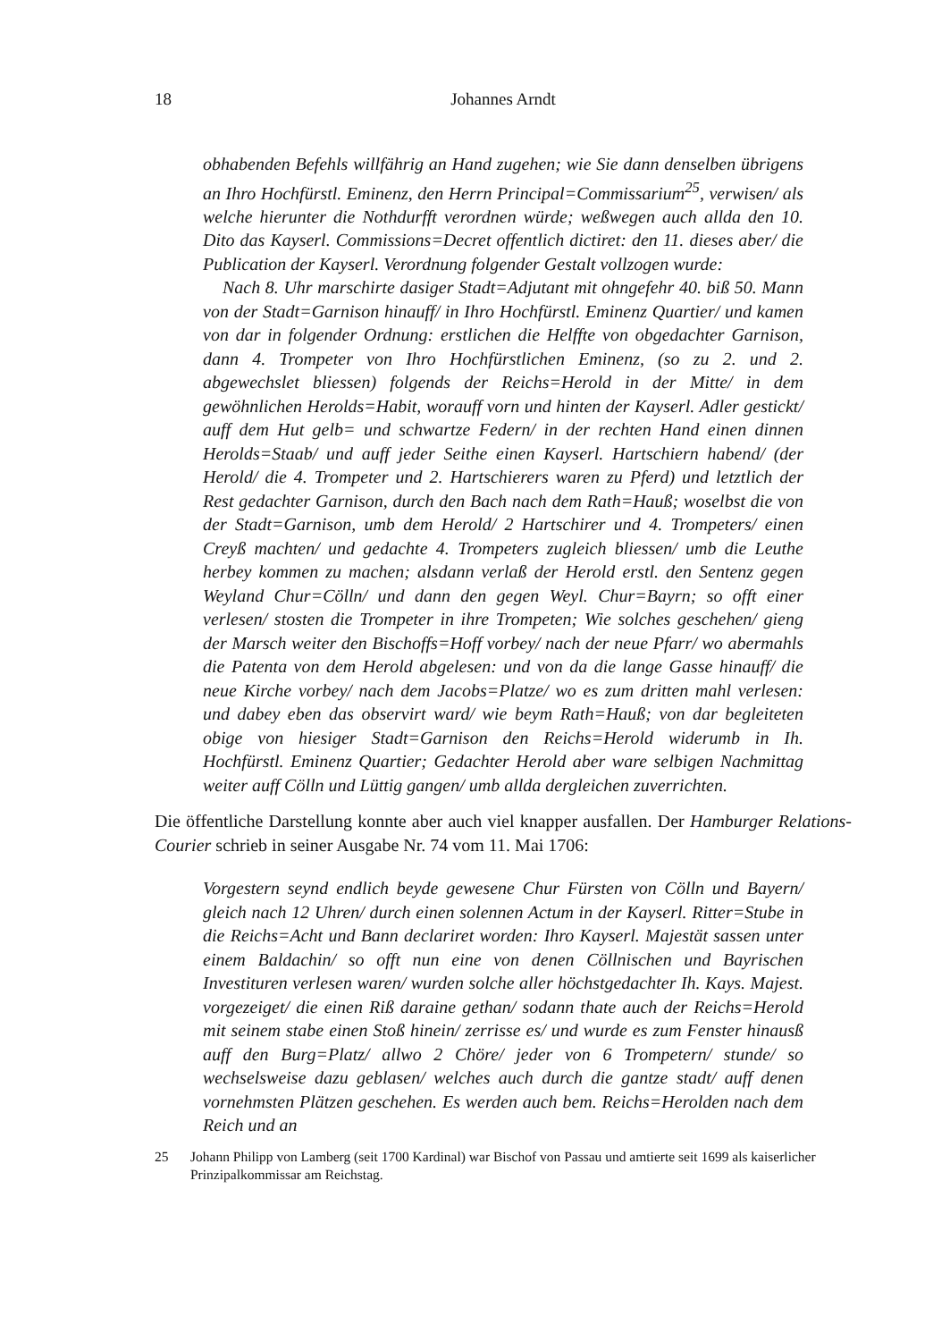18 Johannes Arndt
obhabenden Befehls willfährig an Hand zugehen; wie Sie dann denselben übrigens an Ihro Hochfürstl. Eminenz, den Herrn Principal=Commissarium<sup>25</sup>, verwisen/ als welche hierunter die Nothdurfft verordnen würde; weßwegen auch allda den 10. Dito das Kayserl. Commissions=Decret offentlich dictiret: den 11. dieses aber/ die Publication der Kayserl. Verordnung folgender Gestalt vollzogen wurde:
Nach 8. Uhr marschirte dasiger Stadt=Adjutant mit ohngefehr 40. biß 50. Mann von der Stadt=Garnison hinauff/ in Ihro Hochfürstl. Eminenz Quartier/ und kamen von dar in folgender Ordnung: erstlichen die Helffte von obgedachter Garnison, dann 4. Trompeter von Ihro Hochfürstlichen Eminenz, (so zu 2. und 2. abgewechslet bliessen) folgends der Reichs=Herold in der Mitte/ in dem gewöhnlichen Herolds=Habit, worauff vorn und hinten der Kayserl. Adler gestickt/ auff dem Hut gelb= und schwartze Federn/ in der rechten Hand einen dinnen Herolds=Staab/ und auff jeder Seithe einen Kayserl. Hartschiern habend/ (der Herold/ die 4. Trompeter und 2. Hartschierers waren zu Pferd) und letztlich der Rest gedachter Garnison, durch den Bach nach dem Rath=Hauß; woselbst die von der Stadt=Garnison, umb dem Herold/ 2 Hartschirer und 4. Trompeters/ einen Creyß machten/ und gedachte 4. Trompeters zugleich bliessen/ umb die Leuthe herbey kommen zu machen; alsdann verlaß der Herold erstl. den Sentenz gegen Weyland Chur=Cölln/ und dann den gegen Weyl. Chur=Bayrn; so offt einer verlesen/ stosten die Trompeter in ihre Trompeten; Wie solches geschehen/ gieng der Marsch weiter den Bischoffs=Hoff vorbey/ nach der neue Pfarr/ wo abermahls die Patenta von dem Herold abgelesen: und von da die lange Gasse hinauff/ die neue Kirche vorbey/ nach dem Jacobs=Platze/ wo es zum dritten mahl verlesen: und dabey eben das observirt ward/ wie beym Rath=Hauß; von dar begleiteten obige von hiesiger Stadt=Garnison den Reichs=Herold widerumb in Ih. Hochfürstl. Eminenz Quartier; Gedachter Herold aber ware selbigen Nachmittag weiter auff Cölln und Lüttig gangen/ umb allda dergleichen zuverrichten.
Die öffentliche Darstellung konnte aber auch viel knapper ausfallen. Der Hamburger Relations-Courier schrieb in seiner Ausgabe Nr. 74 vom 11. Mai 1706:
Vorgestern seynd endlich beyde gewesene Chur Fürsten von Cölln und Bayern/ gleich nach 12 Uhren/ durch einen solennen Actum in der Kayserl. Ritter=Stube in die Reichs=Acht und Bann declariret worden: Ihro Kayserl. Majestät sassen unter einem Baldachin/ so offt nun eine von denen Cöllnischen und Bayrischen Investituren verlesen waren/ wurden solche aller höchstgedachter Ih. Kays. Majest. vorgezeiget/ die einen Riß daraine gethan/ sodann thate auch der Reichs=Herold mit seinem stabe einen Stoß hinein/ zerrisse es/ und wurde es zum Fenster hinausß auff den Burg=Platz/ allwo 2 Chöre/ jeder von 6 Trompetern/ stunde/ so wechselsweise dazu geblasen/ welches auch durch die gantze stadt/ auff denen vornehmsten Plätzen geschehen. Es werden auch bem. Reichs=Herolden nach dem Reich und an
25 Johann Philipp von Lamberg (seit 1700 Kardinal) war Bischof von Passau und amtierte seit 1699 als kaiserlicher Prinzipalkommissar am Reichstag.